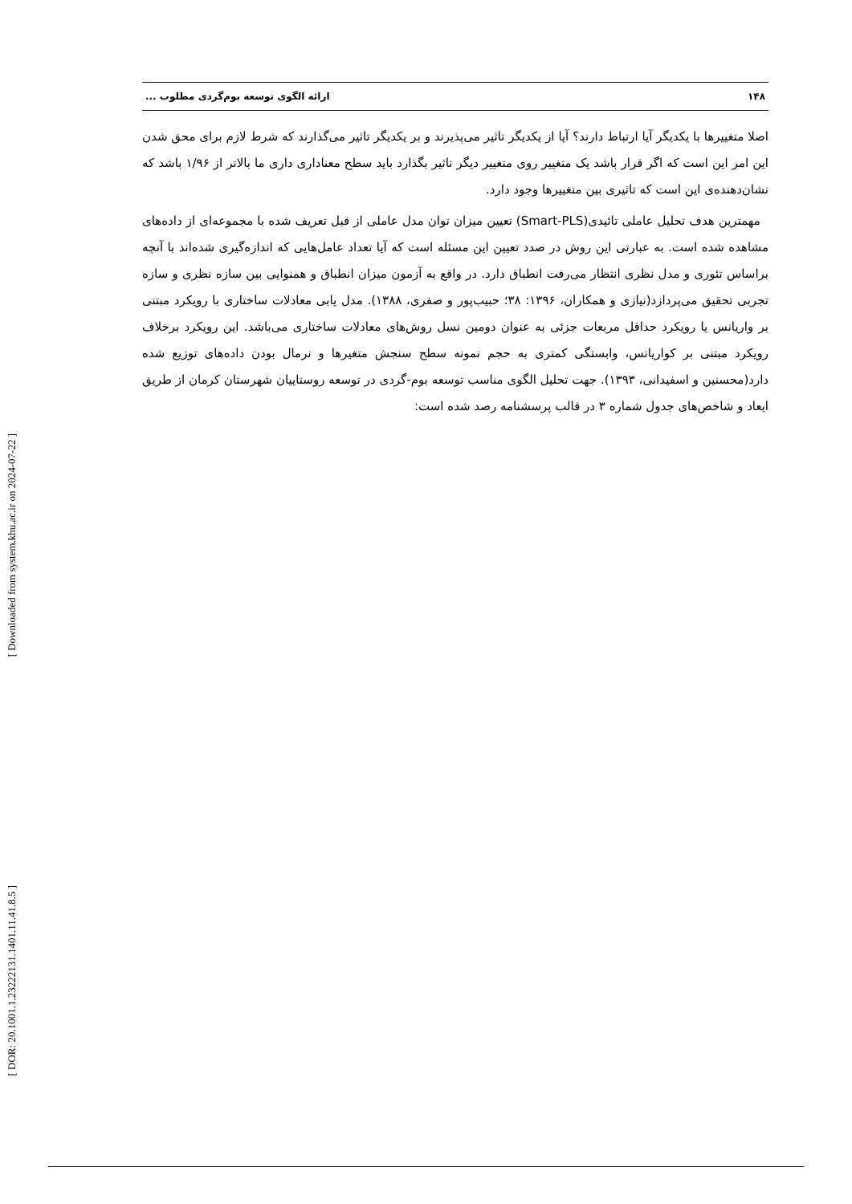[ Downloaded from system.khu.ac.ir on 2024-07-22 ]
[ DOR: 20.1001.1.23222131.1401.11.41.8.5 ]
۱۴۸ ارائه الگوی توسعه بوم‌گردی مطلوب ...
اصلا متغییرها با یکدیگر آیا ارتباط دارند؟ آیا از یکدیگر تاثیر می‌پذیرند و بر یکدیگر تاثیر می‌گذارند که شرط لازم برای محق شدن این امر این است که اگر قرار باشد یک متغییر روی متغییر دیگر تاثیر بگذارد باید سطح معناداری داری ما بالاتر از ۱/۹۶ باشد که نشان‌دهنده‌ی این است که تاثیری بین متغییرها وجود دارد.
مهمترین هدف تحلیل عاملی تائیدی(Smart-PLS) تعیین میزان توان مدل عاملی از قبل تعریف شده با مجموعه‌ای از داده‌های مشاهده شده است. به عبارتی این روش در صدد تعیین این مسئله است که آیا تعداد عامل‌هایی که اندازه‌گیری شده‌اند با آنچه براساس تئوری و مدل نظری انتظار می‌رفت انطباق دارد. در واقع به آزمون میزان انطباق و همنوایی بین سازه نظری و سازه تجربی تحقیق می‌پردازد(نیازی و همکاران، ۱۳۹۶: ۳۸؛ حبیب‌پور و صفری، ۱۳۸۸). مدل یابی معادلات ساختاری با رویکرد مبتنی بر واریانس یا رویکرد حداقل مربعات جزئی به عنوان دومین نسل روش‌های معادلات ساختاری می‌باشد. این رویکرد برخلاف رویکرد مبتنی بر کواریانس، وابستگی کمتری به حجم نمونه سطح سنجش متغیرها و نرمال بودن داده‌های توزیع شده دارد(محسنین و اسفیدانی، ۱۳۹۳). جهت تحلیل الگوی مناسب توسعه بوم-گردی در توسعه روستاییان شهرستان کرمان از طریق ایعاد و شاخص‌های جدول شماره ۳ در قالب پرسشنامه رصد شده است: